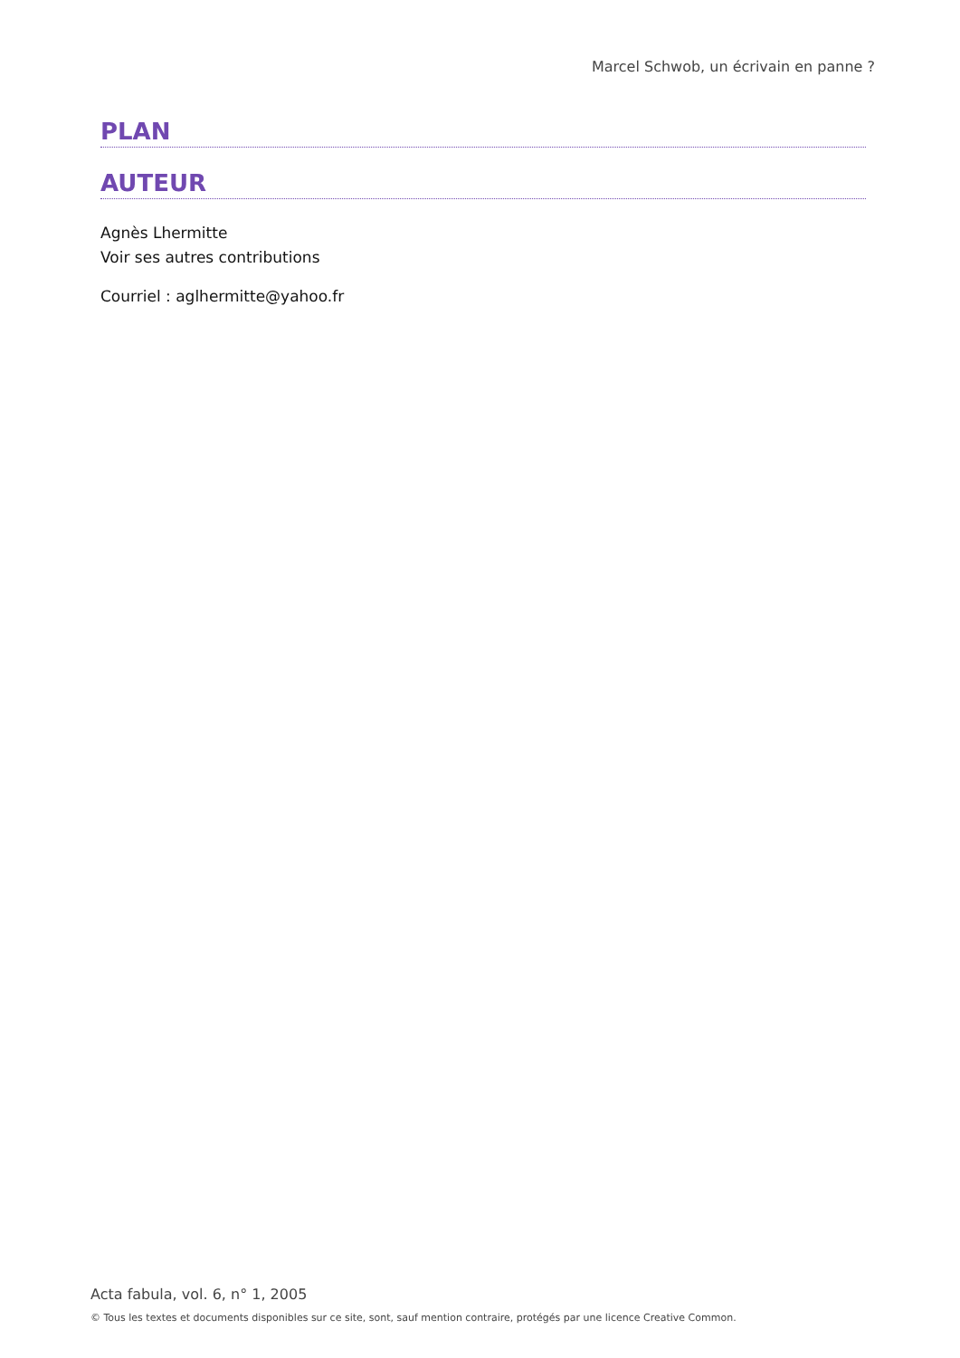Marcel Schwob, un écrivain en panne ?
PLAN
AUTEUR
Agnès Lhermitte
Voir ses autres contributions
Courriel : aglhermitte@yahoo.fr
Acta fabula, vol. 6, n° 1, 2005
© Tous les textes et documents disponibles sur ce site, sont, sauf mention contraire, protégés par une licence Creative Common.